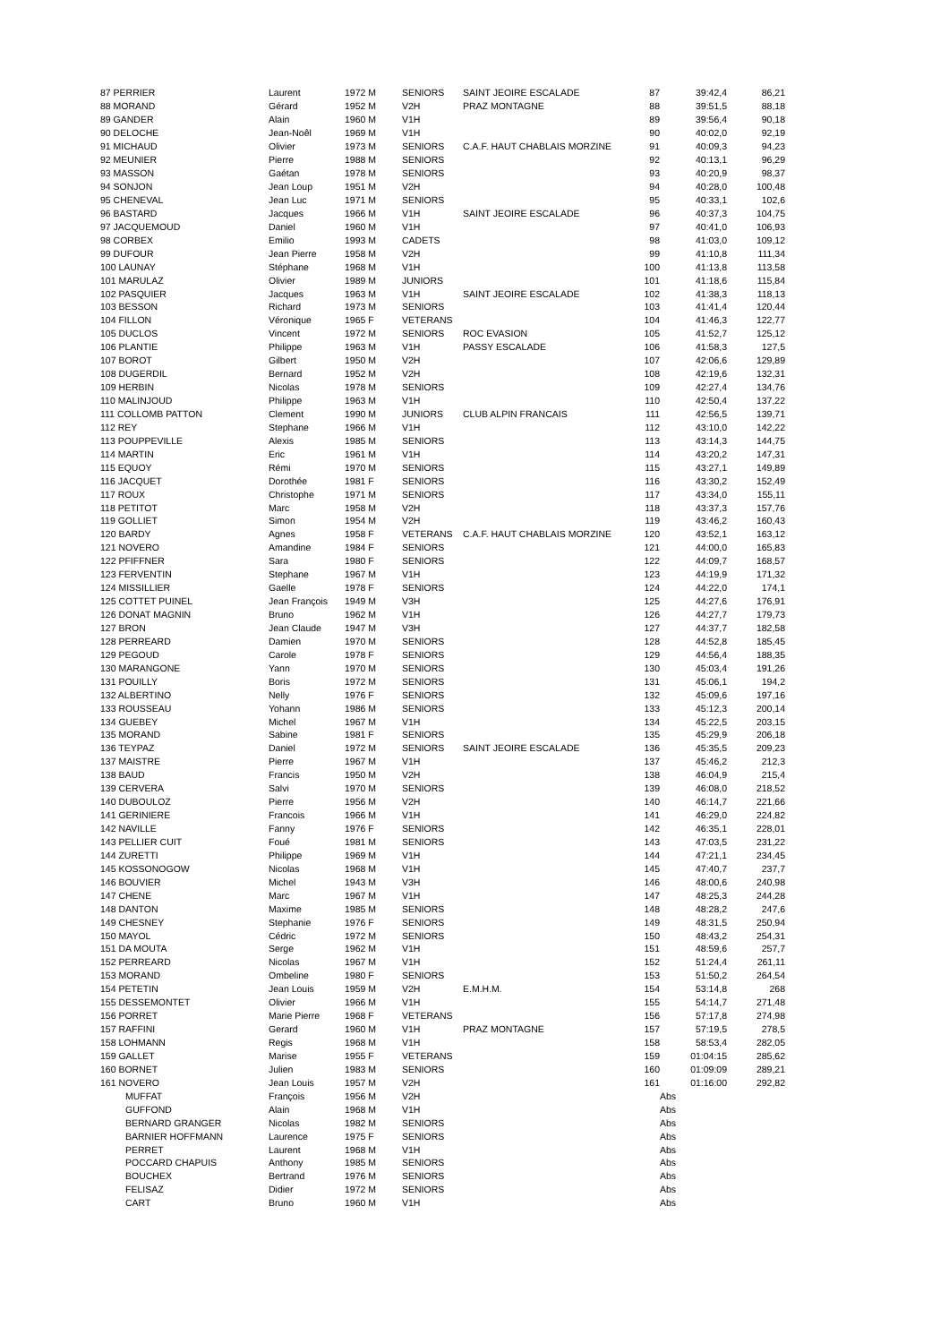| 87 PERRIER | Laurent | 1972 M | SENIORS | SAINT JEOIRE ESCALADE | 87 | 39:42,4 | 86,21 |
| 88 MORAND | Gérard | 1952 M | V2H | PRAZ MONTAGNE | 88 | 39:51,5 | 88,18 |
| 89 GANDER | Alain | 1960 M | V1H | | 89 | 39:56,4 | 90,18 |
| 90 DELOCHE | Jean-Noêl | 1969 M | V1H | | 90 | 40:02,0 | 92,19 |
| 91 MICHAUD | Olivier | 1973 M | SENIORS | C.A.F. HAUT CHABLAIS MORZINE | 91 | 40:09,3 | 94,23 |
| 92 MEUNIER | Pierre | 1988 M | SENIORS | | 92 | 40:13,1 | 96,29 |
| 93 MASSON | Gaétan | 1978 M | SENIORS | | 93 | 40:20,9 | 98,37 |
| 94 SONJON | Jean Loup | 1951 M | V2H | | 94 | 40:28,0 | 100,48 |
| 95 CHENEVAL | Jean Luc | 1971 M | SENIORS | | 95 | 40:33,1 | 102,6 |
| 96 BASTARD | Jacques | 1966 M | V1H | SAINT JEOIRE ESCALADE | 96 | 40:37,3 | 104,75 |
| 97 JACQUEMOUD | Daniel | 1960 M | V1H | | 97 | 40:41,0 | 106,93 |
| 98 CORBEX | Emilio | 1993 M | CADETS | | 98 | 41:03,0 | 109,12 |
| 99 DUFOUR | Jean Pierre | 1958 M | V2H | | 99 | 41:10,8 | 111,34 |
| 100 LAUNAY | Stéphane | 1968 M | V1H | | 100 | 41:13,8 | 113,58 |
| 101 MARULAZ | Olivier | 1989 M | JUNIORS | | 101 | 41:18,6 | 115,84 |
| 102 PASQUIER | Jacques | 1963 M | V1H | SAINT JEOIRE ESCALADE | 102 | 41:38,3 | 118,13 |
| 103 BESSON | Richard | 1973 M | SENIORS | | 103 | 41:41,4 | 120,44 |
| 104 FILLON | Véronique | 1965 F | VETERANS | | 104 | 41:46,3 | 122,77 |
| 105 DUCLOS | Vincent | 1972 M | SENIORS | ROC EVASION | 105 | 41:52,7 | 125,12 |
| 106 PLANTIE | Philippe | 1963 M | V1H | PASSY ESCALADE | 106 | 41:58,3 | 127,5 |
| 107 BOROT | Gilbert | 1950 M | V2H | | 107 | 42:06,6 | 129,89 |
| 108 DUGERDIL | Bernard | 1952 M | V2H | | 108 | 42:19,6 | 132,31 |
| 109 HERBIN | Nicolas | 1978 M | SENIORS | | 109 | 42:27,4 | 134,76 |
| 110 MALINJOUD | Philippe | 1963 M | V1H | | 110 | 42:50,4 | 137,22 |
| 111 COLLOMB PATTON | Clement | 1990 M | JUNIORS | CLUB ALPIN FRANCAIS | 111 | 42:56,5 | 139,71 |
| 112 REY | Stephane | 1966 M | V1H | | 112 | 43:10,0 | 142,22 |
| 113 POUPPEVILLE | Alexis | 1985 M | SENIORS | | 113 | 43:14,3 | 144,75 |
| 114 MARTIN | Eric | 1961 M | V1H | | 114 | 43:20,2 | 147,31 |
| 115 EQUOY | Rémi | 1970 M | SENIORS | | 115 | 43:27,1 | 149,89 |
| 116 JACQUET | Dorothée | 1981 F | SENIORS | | 116 | 43:30,2 | 152,49 |
| 117 ROUX | Christophe | 1971 M | SENIORS | | 117 | 43:34,0 | 155,11 |
| 118 PETITOT | Marc | 1958 M | V2H | | 118 | 43:37,3 | 157,76 |
| 119 GOLLIET | Simon | 1954 M | V2H | | 119 | 43:46,2 | 160,43 |
| 120 BARDY | Agnes | 1958 F | VETERANS | C.A.F. HAUT CHABLAIS MORZINE | 120 | 43:52,1 | 163,12 |
| 121 NOVERO | Amandine | 1984 F | SENIORS | | 121 | 44:00,0 | 165,83 |
| 122 PFIFFNER | Sara | 1980 F | SENIORS | | 122 | 44:09,7 | 168,57 |
| 123 FERVENTIN | Stephane | 1967 M | V1H | | 123 | 44:19,9 | 171,32 |
| 124 MISSILLIER | Gaelle | 1978 F | SENIORS | | 124 | 44:22,0 | 174,1 |
| 125 COTTET PUINEL | Jean François | 1949 M | V3H | | 125 | 44:27,6 | 176,91 |
| 126 DONAT MAGNIN | Bruno | 1962 M | V1H | | 126 | 44:27,7 | 179,73 |
| 127 BRON | Jean Claude | 1947 M | V3H | | 127 | 44:37,7 | 182,58 |
| 128 PERREARD | Damien | 1970 M | SENIORS | | 128 | 44:52,8 | 185,45 |
| 129 PEGOUD | Carole | 1978 F | SENIORS | | 129 | 44:56,4 | 188,35 |
| 130 MARANGONE | Yann | 1970 M | SENIORS | | 130 | 45:03,4 | 191,26 |
| 131 POUILLY | Boris | 1972 M | SENIORS | | 131 | 45:06,1 | 194,2 |
| 132 ALBERTINO | Nelly | 1976 F | SENIORS | | 132 | 45:09,6 | 197,16 |
| 133 ROUSSEAU | Yohann | 1986 M | SENIORS | | 133 | 45:12,3 | 200,14 |
| 134 GUEBEY | Michel | 1967 M | V1H | | 134 | 45:22,5 | 203,15 |
| 135 MORAND | Sabine | 1981 F | SENIORS | | 135 | 45:29,9 | 206,18 |
| 136 TEYPAZ | Daniel | 1972 M | SENIORS | SAINT JEOIRE ESCALADE | 136 | 45:35,5 | 209,23 |
| 137 MAISTRE | Pierre | 1967 M | V1H | | 137 | 45:46,2 | 212,3 |
| 138 BAUD | Francis | 1950 M | V2H | | 138 | 46:04,9 | 215,4 |
| 139 CERVERA | Salvi | 1970 M | SENIORS | | 139 | 46:08,0 | 218,52 |
| 140 DUBOULOZ | Pierre | 1956 M | V2H | | 140 | 46:14,7 | 221,66 |
| 141 GERINIERE | Francois | 1966 M | V1H | | 141 | 46:29,0 | 224,82 |
| 142 NAVILLE | Fanny | 1976 F | SENIORS | | 142 | 46:35,1 | 228,01 |
| 143 PELLIER CUIT | Foué | 1981 M | SENIORS | | 143 | 47:03,5 | 231,22 |
| 144 ZURETTI | Philippe | 1969 M | V1H | | 144 | 47:21,1 | 234,45 |
| 145 KOSSONOGOW | Nicolas | 1968 M | V1H | | 145 | 47:40,7 | 237,7 |
| 146 BOUVIER | Michel | 1943 M | V3H | | 146 | 48:00,6 | 240,98 |
| 147 CHENE | Marc | 1967 M | V1H | | 147 | 48:25,3 | 244,28 |
| 148 DANTON | Maxime | 1985 M | SENIORS | | 148 | 48:28,2 | 247,6 |
| 149 CHESNEY | Stephanie | 1976 F | SENIORS | | 149 | 48:31,5 | 250,94 |
| 150 MAYOL | Cédric | 1972 M | SENIORS | | 150 | 48:43,2 | 254,31 |
| 151 DA MOUTA | Serge | 1962 M | V1H | | 151 | 48:59,6 | 257,7 |
| 152 PERREARD | Nicolas | 1967 M | V1H | | 152 | 51:24,4 | 261,11 |
| 153 MORAND | Ombeline | 1980 F | SENIORS | | 153 | 51:50,2 | 264,54 |
| 154 PETETIN | Jean Louis | 1959 M | V2H | E.M.H.M. | 154 | 53:14,8 | 268 |
| 155 DESSEMONTET | Olivier | 1966 M | V1H | | 155 | 54:14,7 | 271,48 |
| 156 PORRET | Marie Pierre | 1968 F | VETERANS | | 156 | 57:17,8 | 274,98 |
| 157 RAFFINI | Gerard | 1960 M | V1H | PRAZ MONTAGNE | 157 | 57:19,5 | 278,5 |
| 158 LOHMANN | Regis | 1968 M | V1H | | 158 | 58:53,4 | 282,05 |
| 159 GALLET | Marise | 1955 F | VETERANS | | 159 | 01:04:15 | 285,62 |
| 160 BORNET | Julien | 1983 M | SENIORS | | 160 | 01:09:09 | 289,21 |
| 161 NOVERO | Jean Louis | 1957 M | V2H | | 161 | 01:16:00 | 292,82 |
| MUFFAT | François | 1956 M | V2H | | | Abs | |
| GUFFOND | Alain | 1968 M | V1H | | | Abs | |
| BERNARD GRANGER | Nicolas | 1982 M | SENIORS | | | Abs | |
| BARNIER HOFFMANN | Laurence | 1975 F | SENIORS | | | Abs | |
| PERRET | Laurent | 1968 M | V1H | | | Abs | |
| POCCARD CHAPUIS | Anthony | 1985 M | SENIORS | | | Abs | |
| BOUCHEX | Bertrand | 1976 M | SENIORS | | | Abs | |
| FELISAZ | Didier | 1972 M | SENIORS | | | Abs | |
| CART | Bruno | 1960 M | V1H | | | Abs | |